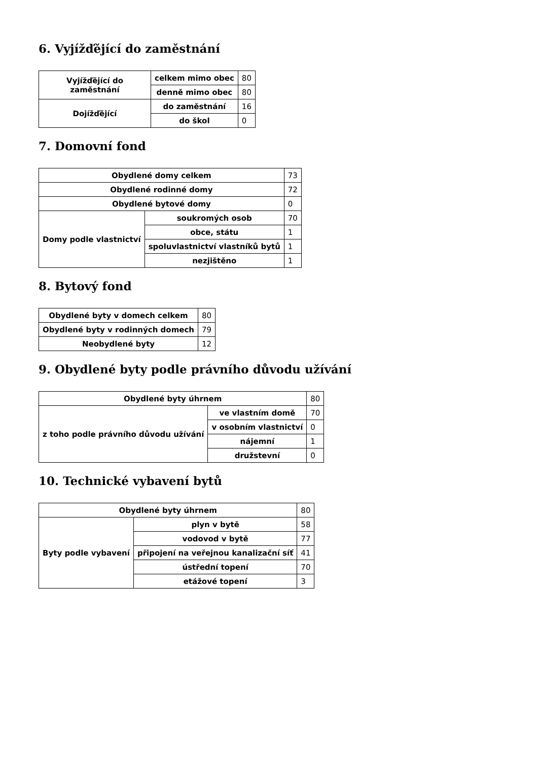6. Vyjížďějící do zaměstnání
| Vyjížďějící do zaměstnání | celkem mimo obec | 80 |
| | denně mimo obec | 80 |
| Dojížďějící | do zaměstnání | 16 |
| | do škol | 0 |
7. Domovní fond
| Obydlené domy celkem | | 73 |
| Obydlené rodinné domy | | 72 |
| Obydlené bytové domy | | 0 |
| Domy podle vlastnictví | soukromých osob | 70 |
| | obce, státu | 1 |
| | spoluvlastnictví vlastníků bytů | 1 |
| | nezjištěno | 1 |
8. Bytový fond
| Obydlené byty v domech celkem | 80 |
| Obydlené byty v rodinných domech | 79 |
| Neobydlené byty | 12 |
9. Obydlené byty podle právního důvodu užívání
| Obydlené byty úhrnem | | 80 |
| z toho podle právního důvodu užívání | ve vlastním domě | 70 |
| | v osobním vlastnictví | 0 |
| | nájemní | 1 |
| | družstevní | 0 |
10. Technické vybavení bytů
| Obydlené byty úhrnem | | 80 |
| Byty podle vybavení | plyn v bytě | 58 |
| | vodovod v bytě | 77 |
| | připojení na veřejnou kanalizační síť | 41 |
| | ústřední topení | 70 |
| | etážové topení | 3 |